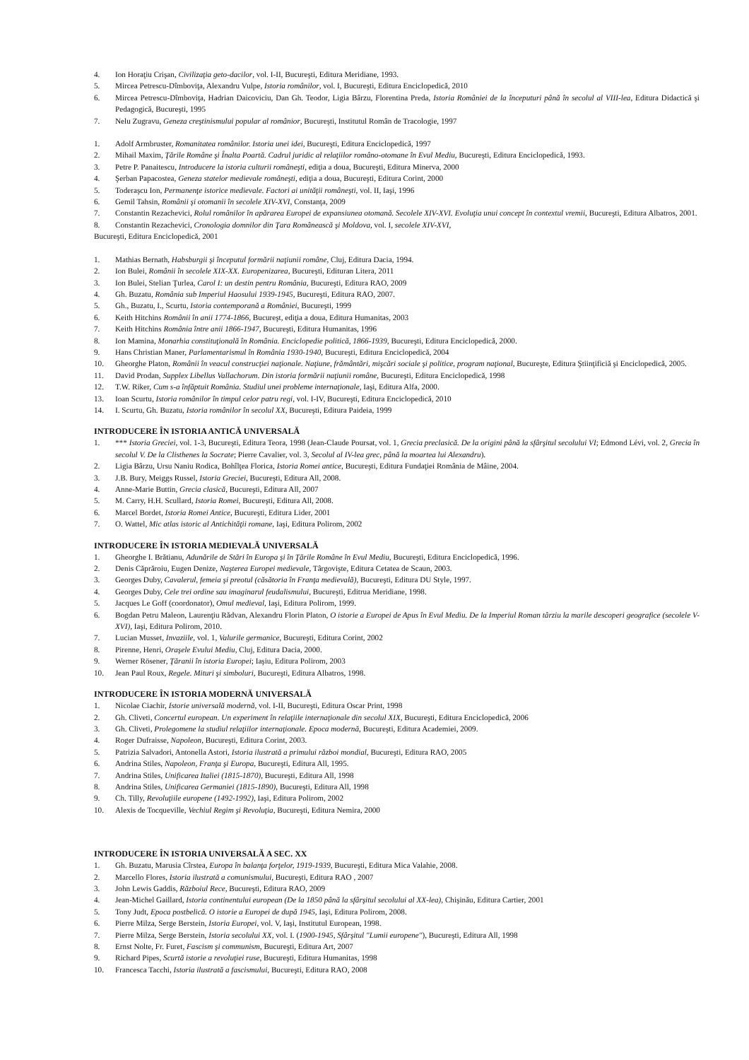4. Ion Horaţiu Crişan, Civilizaţia geto-dacilor, vol. I-II, Bucureşti, Editura Meridiane, 1993.
5. Mircea Petrescu-Dîmboviţa, Alexandru Vulpe, Istoria românilor, vol. I, Bucureşti, Editura Enciclopedică, 2010
6. Mircea Petrescu-Dîmboviţa, Hadrian Daicoviciu, Dan Gh. Teodor, Ligia Bârzu, Florentina Preda, Istoria României de la începuturi până în secolul al VIII-lea, Editura Didactică şi Pedagogică, Bucureşti, 1995
7. Nelu Zugravu, Geneza creştinismului popular al românior, Bucureşti, Institutul Român de Tracologie, 1997
1. Adolf Armbruster, Romanitatea românilor. Istoria unei idei, Bucureşti, Editura Enciclopedică, 1997
2. Mihail Maxim, Ţările Române şi Înalta Poartă. Cadrul juridic al relaţiilor româno-otomane în Evul Mediu, Bucureşti, Editura Enciclopedică, 1993.
3. Petre P. Panaitescu, Introducere la istoria culturii româneşti, ediţia a doua, Bucureşti, Editura Minerva, 2000
4. Şerban Papacostea, Geneza statelor medievale româneşti, ediţia a doua, Bucureşti, Editura Corint, 2000
5. Toderaşcu Ion, Permanenţe istorice medievale. Factori ai unităţii româneşti, vol. II, Iaşi, 1996
6. Gemil Tahsin, Românii şi otomanii în secolele XIV-XVI, Constanţa, 2009
7. Constantin Rezachevici, Rolul românilor în apărarea Europei de expansiunea otomană. Secolele XIV-XVI. Evoluţia unui concept în contextul vremii, Bucureşti, Editura Albatros, 2001.
8. Constantin Rezachevici, Cronologia domnilor din Ţara Românească şi Moldova, vol. I, secolele XIV-XVI,
Bucureşti, Editura Enciclopedică, 2001
1. Mathias Bernath, Habsburgii şi începutul formării naţiunii române, Cluj, Editura Dacia, 1994.
2. Ion Bulei, Românii în secolele XIX-XX. Europenizarea, Bucureşti, Edituran Litera, 2011
3. Ion Bulei, Stelian Ţurlea, Carol I: un destin pentru România, Bucureşti, Editura RAO, 2009
4. Gh. Buzatu, România sub Imperiul Haosului 1939-1945, Bucureşti, Editura RAO, 2007.
5. Gh., Buzatu, I., Scurtu, Istoria contemporană a României, Bucureşti, 1999
6. Keith Hitchins Românii în anii 1774-1866, Bucureşt, ediţia a doua, Editura Humanitas, 2003
7. Keith Hitchins România între anii 1866-1947, Bucureşti, Editura Humanitas, 1996
8. Ion Mamina, Monarhia constituţională în România. Enciclopedie politică, 1866-1939, Bucureşti, Editura Enciclopedică, 2000.
9. Hans Christian Maner, Parlamentarismul în România 1930-1940, Bucureşti, Editura Enciclopedică, 2004
10. Gheorghe Platon, Românii în veacul construcţiei naţionale. Naţiune, frământări, mişcări sociale şi politice, program naţional, Bucureşte, Editura Ştiinţificiă şi Enciclopedică, 2005.
11. David Prodan, Supplex Libellus Vallachorum. Din istoria formării naţiunii române, Bucureşti, Editura Enciclopedică, 1998
12. T.W. Riker, Cum s-a înfăptuit România. Studiul unei probleme internaţionale, Iaşi, Editura Alfa, 2000.
13. Ioan Scurtu, Istoria românilor în timpul celor patru regi, vol. I-IV, Bucureşti, Editura Enciclopedică, 2010
14. I. Scurtu, Gh. Buzatu, Istoria românilor în secolul XX, Bucureşti, Editura Paideia, 1999
INTRODUCERE ÎN ISTORIA ANTICĂ UNIVERSALĂ
1. *** Istoria Greciei, vol. 1-3, Bucureşti, Editura Teora, 1998 (Jean-Claude Poursat, vol. 1, Grecia preclasică. De la origini până la sfârşitul secolului VI; Edmond Lévi, vol. 2, Grecia în secolul V. De la Clisthenes la Socrate; Pierre Cavalier, vol. 3, Secolul al IV-lea grec, până la moartea lui Alexandru).
2. Ligia Bârzu, Ursu Naniu Rodica, Bohîlţea Florica, Istoria Romei antice, Bucureşti, Editura Fundaţiei România de Mâine, 2004.
3. J.B. Bury, Meiggs Russel, Istoria Greciei, Bucureşti, Editura All, 2008.
4. Anne-Marie Buttin, Grecia clasică, Bucureşti, Editura All, 2007
5. M. Carry, H.H. Scullard, Istoria Romei, Bucureşti, Editura All, 2008.
6. Marcel Bordet, Istoria Romei Antice, Bucureşti, Editura Lider, 2001
7. O. Wattel, Mic atlas istoric al Antichităţii romane, Iaşi, Editura Polirom, 2002
INTRODUCERE ÎN ISTORIA MEDIEVALĂ UNIVERSALĂ
1. Gheorghe I. Brătianu, Adunările de Stări în Europa şi în Ţările Române în Evul Mediu, Bucureşti, Editura Enciclopedică, 1996.
2. Denis Căprăroiu, Eugen Denize, Naşterea Europei medievale, Târgovişte, Editura Cetatea de Scaun, 2003.
3. Georges Duby, Cavalerul, femeia şi preotul (căsătoria în Franţa medievală), Bucureşti, Editura DU Style, 1997.
4. Georges Duby, Cele trei ordine sau imaginarul feudalismului, Bucureşti, Editrua Meridiane, 1998.
5. Jacques Le Goff (coordonator), Omul medieval, Iaşi, Editura Polirom, 1999.
6. Bogdan Petru Maleon, Laurenţiu Rădvan, Alexandru Florin Platon, O istorie a Europei de Apus în Evul Mediu. De la Imperiul Roman târziu la marile descoperi geografice (secolele V-XVI), Iaşi, Editura Polirom, 2010.
7. Lucian Musset, Invaziile, vol. 1, Valurile germanice, Bucureşti, Editura Corint, 2002
8. Pirenne, Henri, Oraşele Evului Mediu, Cluj, Editura Dacia, 2000.
9. Werner Rösener, Ţăranii în istoria Europei; Iaşiu, Editura Polirom, 2003
10. Jean Paul Roux, Regele. Mituri şi simboluri, Bucureşti, Editura Albatros, 1998.
INTRODUCERE ÎN ISTORIA MODERNĂ UNIVERSALĂ
1. Nicolae Ciachir, Istorie universală modernă, vol. I-II, Bucureşti, Editura Oscar Print, 1998
2. Gh. Cliveti, Concertul european. Un experiment în relaţiile internaţionale din secolul XIX, Bucureşti, Editura Enciclopedică, 2006
3. Gh. Cliveti, Prolegomene la studiul relaţiilor internaţionale. Epoca modernă, Bucureşti, Editura Academiei, 2009.
4. Roger Dufraisse, Napoleon, Bucureşti, Editura Corint, 2003.
5. Patrizia Salvadori, Antonella Astori, Istoria ilustrată a primului război mondial, Bucureşti, Editura RAO, 2005
6. Andrina Stiles, Napoleon, Franţa şi Europa, Bucureşti, Editura All, 1995.
7. Andrina Stiles, Unificarea Italiei (1815-1870), Bucureşti, Editura All, 1998
8. Andrina Stiles, Unificarea Germaniei (1815-1890), Bucureşti, Editura All, 1998
9. Ch. Tilly, Revoluţiile europene (1492-1992), Iaşi, Editura Polirom, 2002
10. Alexis de Tocqueville, Vechiul Regim şi Revoluţia, Bucureşti, Editura Nemira, 2000
INTRODUCERE ÎN ISTORIA UNIVERSALĂ A SEC. XX
1. Gh. Buzatu, Marusia Cîrstea, Europa în balanţa forţelor, 1919-1939, Bucureşti, Editura Mica Valahie, 2008.
2. Marcello Flores, Istoria ilustrată a comunismului, Bucureşti, Editura RAO , 2007
3. John Lewis Gaddis, Războiul Rece, Bucureşti, Editura RAO, 2009
4. Jean-Michel Gaillard, Istoria continentului european (De la 1850 până la sfârşitul secolului al XX-lea), Chişinău, Editura Cartier, 2001
5. Tony Judt, Epoca postbelică. O istorie a Europei de după 1945, Iaşi, Editura Polirom, 2008.
6. Pierre Milza, Serge Berstein, Istoria Europei, vol. V, Iaşi, Institutul European, 1998.
7. Pierre Milza, Serge Berstein, Istoria secolului XX, vol. I. (1900-1945, Sfârşitul "Lumii europene"), Bucureşti, Editura All, 1998
8. Ernst Nolte, Fr. Furet, Fascism şi communism, Bucureşti, Editura Art, 2007
9. Richard Pipes, Scurtă istorie a revoluţiei ruse, Bucureşti, Editura Humanitas, 1998
10. Francesca Tacchi, Istoria ilustrată a fascismului, Bucureşti, Editura RAO, 2008